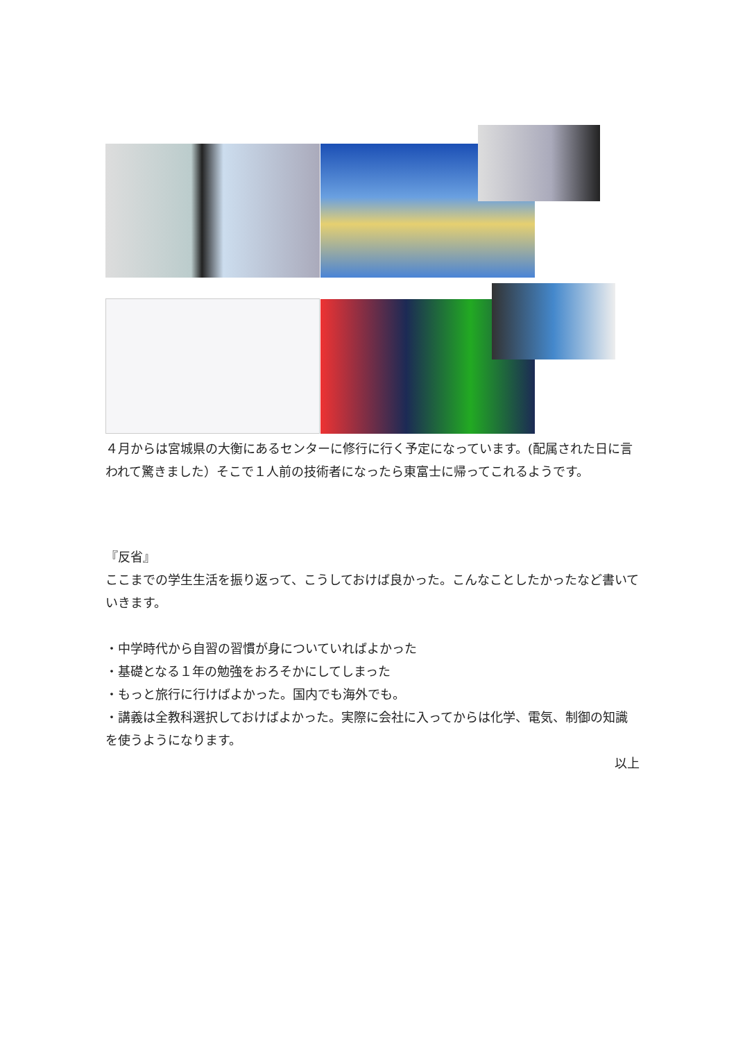４月からは宮城県の大衡にあるセンターに修行に行く予定になっています。(配属された日に言われて驚きました）そこで１人前の技術者になったら東富士に帰ってこれるようです。
『反省』
ここまでの学生生活を振り返って、こうしておけば良かった。こんなことしたかったなど書いていきます。
・中学時代から自習の習慣が身についていればよかった
・基礎となる１年の勉強をおろそかにしてしまった
・もっと旅行に行けばよかった。国内でも海外でも。
・講義は全教科選択しておけばよかった。実際に会社に入ってからは化学、電気、制御の知識を使うようになります。
以上